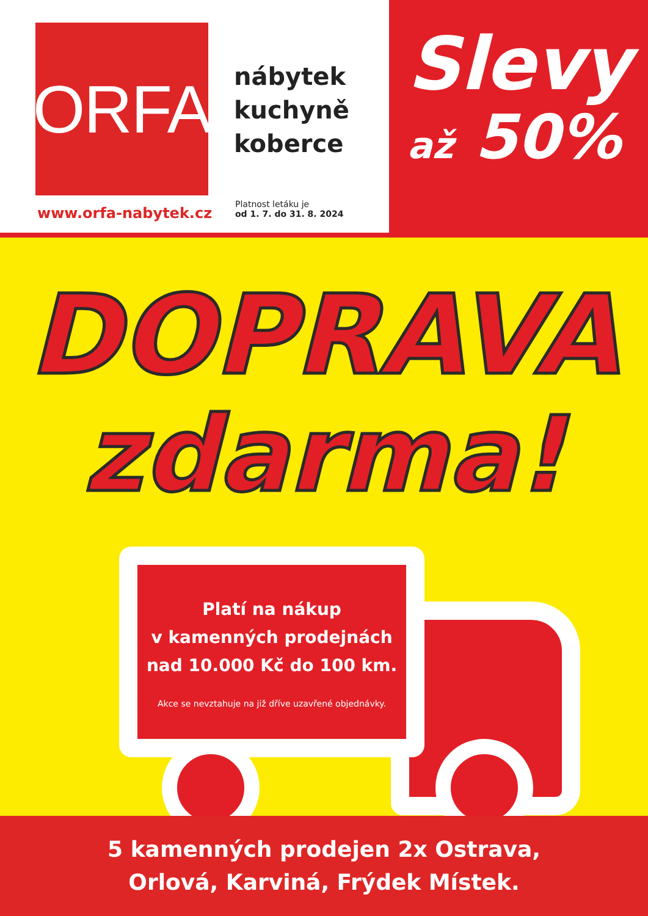ORFA
nábytek
kuchyně
koberce
www.orfa-nabytek.cz
Platnost letáku je
od 1. 7. do 31. 8. 2024
Slevy
až 50%
DOPRAVA
zdarma!
Platí na nákup
v kamenných prodejnách
nad 10.000 Kč do 100 km.
Akce se nevztahuje na již dříve uzavřené objednávky.
5 kamenných prodejen 2x Ostrava,
Orlová, Karviná, Frýdek Místek.